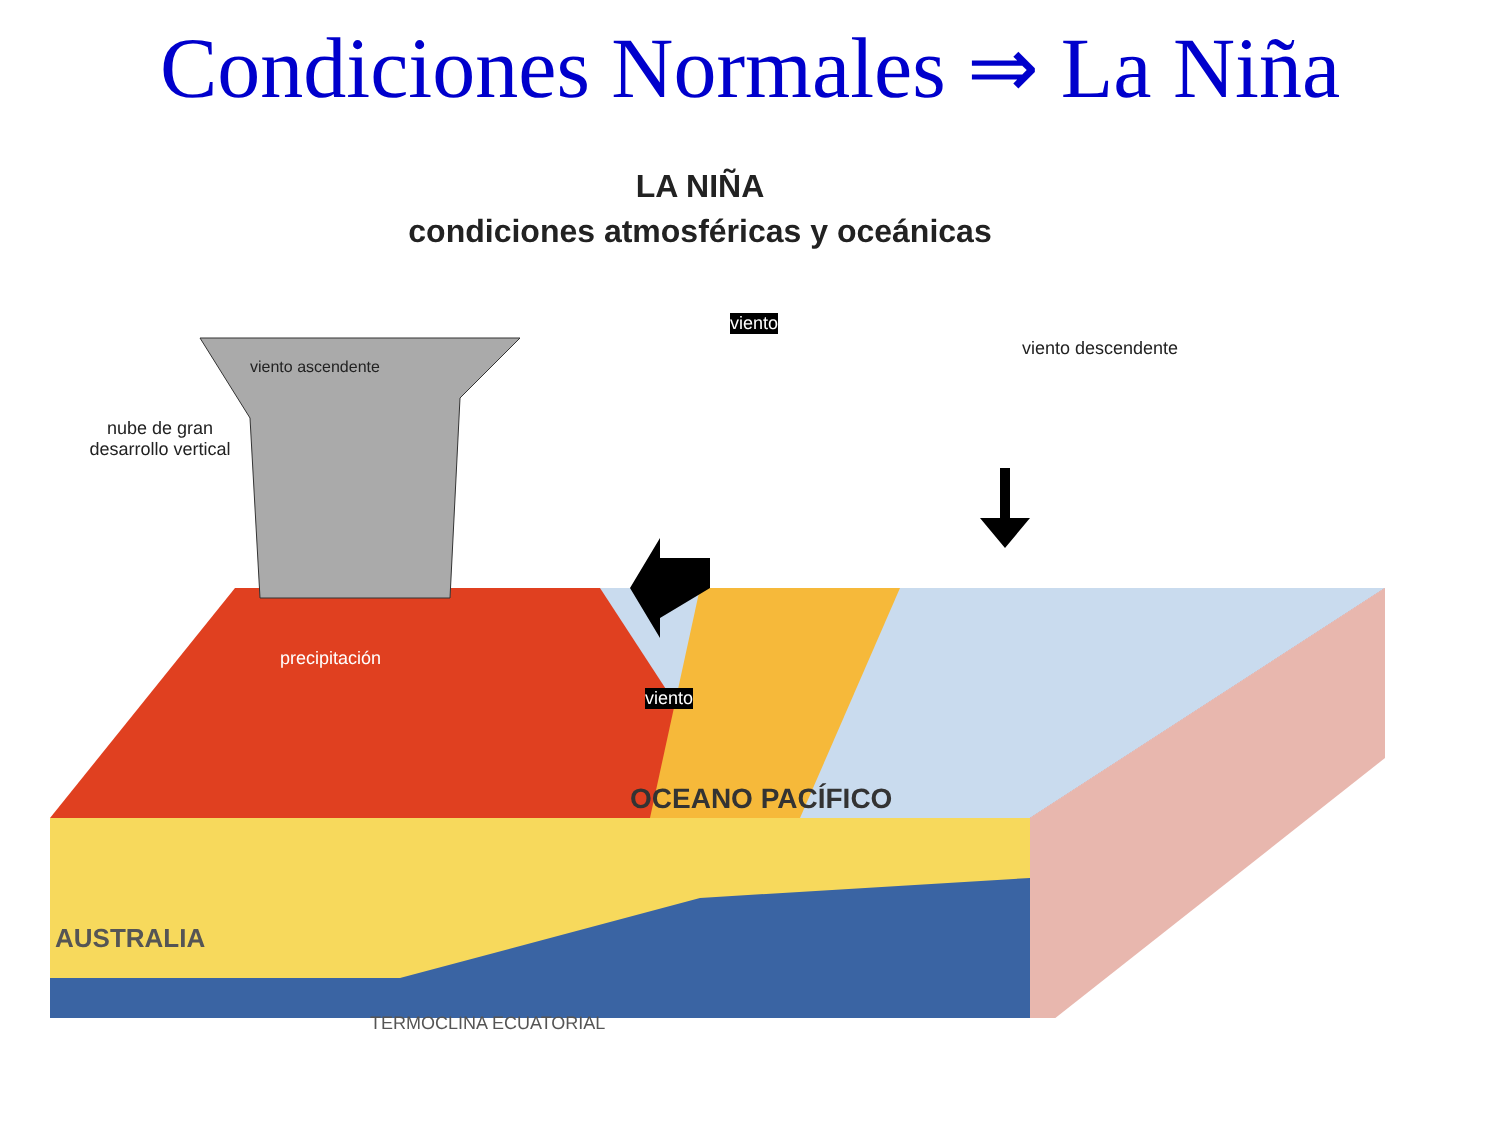Condiciones Normales ⇒ La Niña
LA NIÑA
condiciones atmosféricas y oceánicas
viento
viento ascendente
viento descendente
nube de gran desarrollo vertical
precipitación
viento
OCEANO PACÍFICO
AUSTRALIA
TERMOCLINA ECUATORIAL